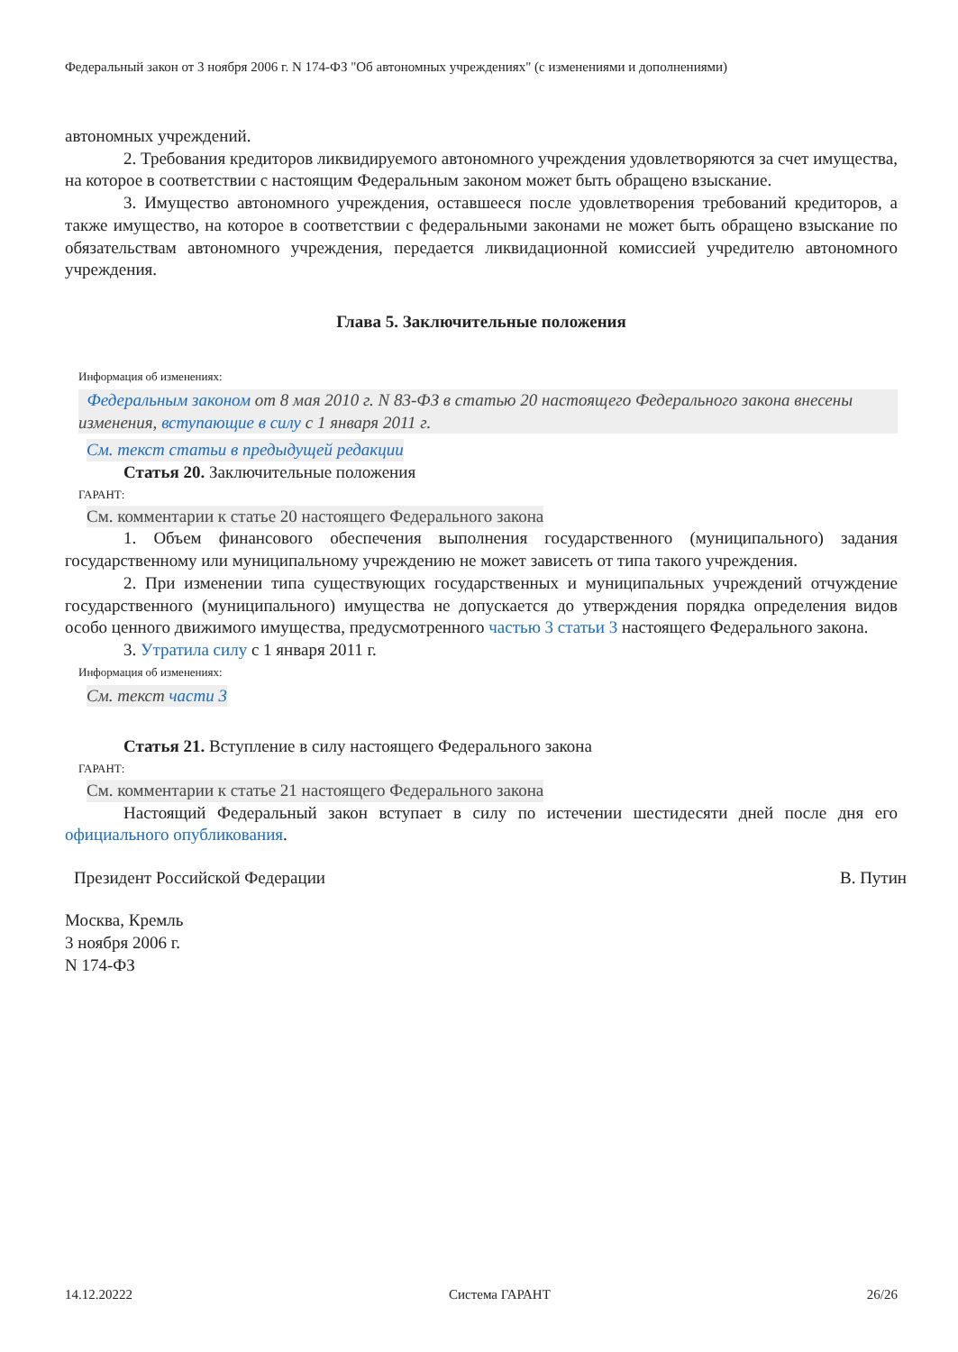Федеральный закон от 3 ноября 2006 г. N 174-ФЗ "Об автономных учреждениях" (с изменениями и дополнениями)
автономных учреждений.
2. Требования кредиторов ликвидируемого автономного учреждения удовлетворяются за счет имущества, на которое в соответствии с настоящим Федеральным законом может быть обращено взыскание.
3. Имущество автономного учреждения, оставшееся после удовлетворения требований кредиторов, а также имущество, на которое в соответствии с федеральными законами не может быть обращено взыскание по обязательствам автономного учреждения, передается ликвидационной комиссией учредителю автономного учреждения.
Глава 5. Заключительные положения
Информация об изменениях:
Федеральным законом от 8 мая 2010 г. N 83-ФЗ в статью 20 настоящего Федерального закона внесены изменения, вступающие в силу с 1 января 2011 г.
См. текст статьи в предыдущей редакции
Статья 20. Заключительные положения
ГАРАНТ:
См. комментарии к статье 20 настоящего Федерального закона
1. Объем финансового обеспечения выполнения государственного (муниципального) задания государственному или муниципальному учреждению не может зависеть от типа такого учреждения.
2. При изменении типа существующих государственных и муниципальных учреждений отчуждение государственного (муниципального) имущества не допускается до утверждения порядка определения видов особо ценного движимого имущества, предусмотренного частью 3 статьи 3 настоящего Федерального закона.
3. Утратила силу с 1 января 2011 г.
Информация об изменениях:
См. текст части 3
Статья 21. Вступление в силу настоящего Федерального закона
ГАРАНТ:
См. комментарии к статье 21 настоящего Федерального закона
Настоящий Федеральный закон вступает в силу по истечении шестидесяти дней после дня его официального опубликования.
Президент Российской Федерации В. Путин
Москва, Кремль
3 ноября 2006 г.
N 174-ФЗ
14.12.20222 Система ГАРАНТ 26/26